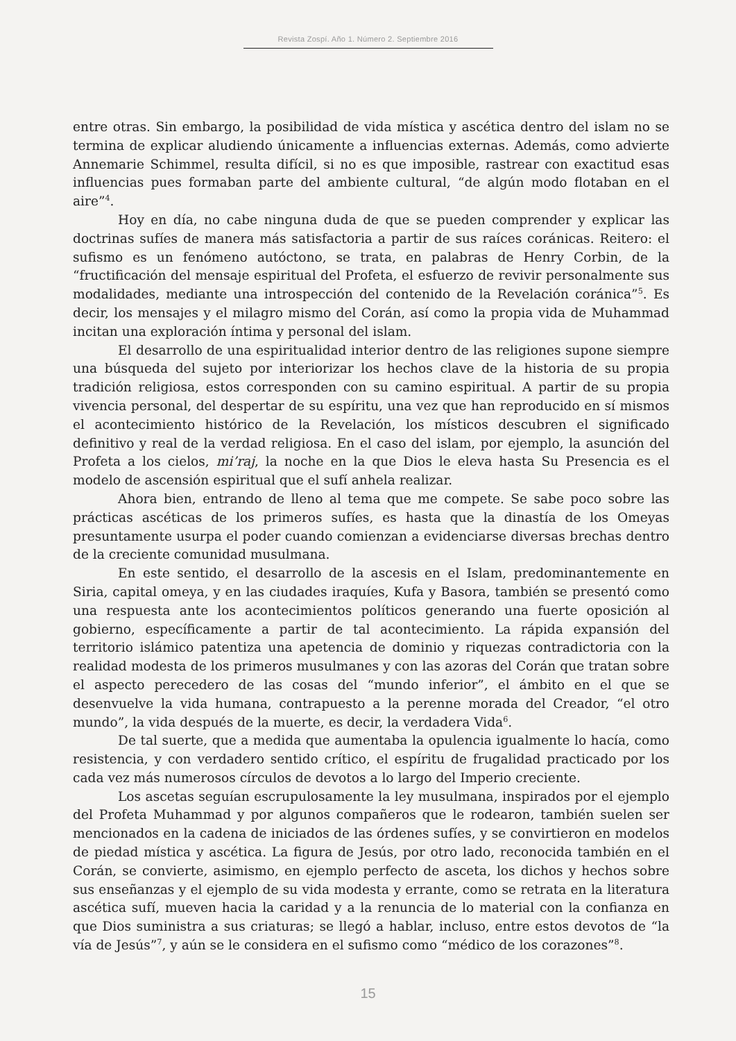Revista Zospí. Año 1. Número 2. Septiembre 2016
entre otras. Sin embargo, la posibilidad de vida mística y ascética dentro del islam no se termina de explicar aludiendo únicamente a influencias externas. Además, como advierte Annemarie Schimmel, resulta difícil, si no es que imposible, rastrear con exactitud esas influencias pues formaban parte del ambiente cultural, “de algún modo flotaban en el aire”<sup>4</sup>.
Hoy en día, no cabe ninguna duda de que se pueden comprender y explicar las doctrinas sufíes de manera más satisfactoria a partir de sus raíces coránicas. Reitero: el sufismo es un fenómeno autóctono, se trata, en palabras de Henry Corbin, de la “fructificación del mensaje espiritual del Profeta, el esfuerzo de revivir personalmente sus modalidades, mediante una introspección del contenido de la Revelación coránica”<sup>5</sup>. Es decir, los mensajes y el milagro mismo del Corán, así como la propia vida de Muhammad incitan una exploración íntima y personal del islam.
El desarrollo de una espiritualidad interior dentro de las religiones supone siempre una búsqueda del sujeto por interiorizar los hechos clave de la historia de su propia tradición religiosa, estos corresponden con su camino espiritual. A partir de su propia vivencia personal, del despertar de su espíritu, una vez que han reproducido en sí mismos el acontecimiento histórico de la Revelación, los místicos descubren el significado definitivo y real de la verdad religiosa. En el caso del islam, por ejemplo, la asunción del Profeta a los cielos, mi’raj, la noche en la que Dios le eleva hasta Su Presencia es el modelo de ascensión espiritual que el sufí anhela realizar.
Ahora bien, entrando de lleno al tema que me compete. Se sabe poco sobre las prácticas ascéticas de los primeros sufíes, es hasta que la dinastía de los Omeyas presuntamente usurpa el poder cuando comienzan a evidenciarse diversas brechas dentro de la creciente comunidad musulmana.
En este sentido, el desarrollo de la ascesis en el Islam, predominantemente en Siria, capital omeya, y en las ciudades iraquíes, Kufa y Basora, también se presentó como una respuesta ante los acontecimientos políticos generando una fuerte oposición al gobierno, específicamente a partir de tal acontecimiento. La rápida expansión del territorio islámico patentiza una apetencia de dominio y riquezas contradictoria con la realidad modesta de los primeros musulmanes y con las azoras del Corán que tratan sobre el aspecto perecedero de las cosas del “mundo inferior”, el ámbito en el que se desenvuelve la vida humana, contrapuesto a la perenne morada del Creador, “el otro mundo”, la vida después de la muerte, es decir, la verdadera Vida<sup>6</sup>.
De tal suerte, que a medida que aumentaba la opulencia igualmente lo hacía, como resistencia, y con verdadero sentido crítico, el espíritu de frugalidad practicado por los cada vez más numerosos círculos de devotos a lo largo del Imperio creciente.
Los ascetas seguían escrupulosamente la ley musulmana, inspirados por el ejemplo del Profeta Muhammad y por algunos compañeros que le rodearon, también suelen ser mencionados en la cadena de iniciados de las órdenes sufíes, y se convirtieron en modelos de piedad mística y ascética. La figura de Jesús, por otro lado, reconocida también en el Corán, se convierte, asimismo, en ejemplo perfecto de asceta, los dichos y hechos sobre sus enseñanzas y el ejemplo de su vida modesta y errante, como se retrata en la literatura ascética sufí, mueven hacia la caridad y a la renuncia de lo material con la confianza en que Dios suministra a sus criaturas; se llegó a hablar, incluso, entre estos devotos de “la vía de Jesús”<sup>7</sup>, y aún se le considera en el sufismo como “médico de los corazones”<sup>8</sup>.
15